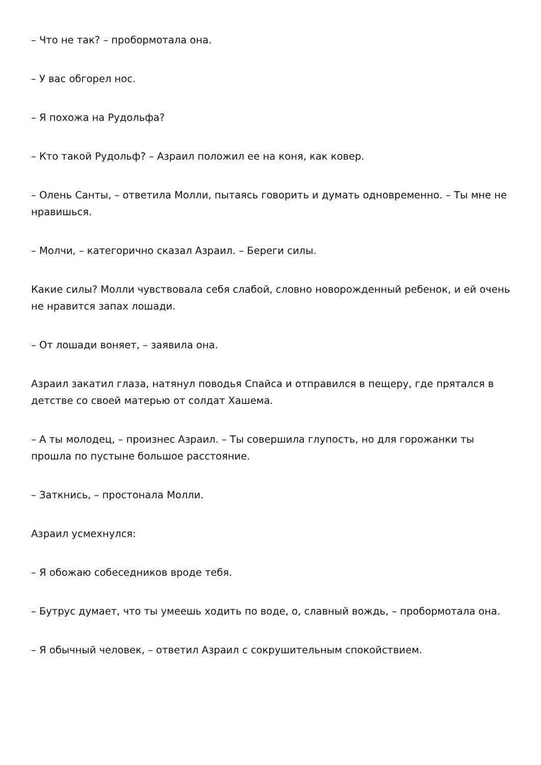– Что не так? – пробормотала она.
– У вас обгорел нос.
– Я похожа на Рудольфа?
– Кто такой Рудольф? – Азраил положил ее на коня, как ковер.
– Олень Санты, – ответила Молли, пытаясь говорить и думать одновременно. – Ты мне не нравишься.
– Молчи, – категорично сказал Азраил. – Береги силы.
Какие силы? Молли чувствовала себя слабой, словно новорожденный ребенок, и ей очень не нравится запах лошади.
– От лошади воняет, – заявила она.
Азраил закатил глаза, натянул поводья Спайса и отправился в пещеру, где прятался в детстве со своей матерью от солдат Хашема.
– А ты молодец, – произнес Азраил. – Ты совершила глупость, но для горожанки ты прошла по пустыне большое расстояние.
– Заткнись, – простонала Молли.
Азраил усмехнулся:
– Я обожаю собеседников вроде тебя.
– Бутрус думает, что ты умеешь ходить по воде, о, славный вождь, – пробормотала она.
– Я обычный человек, – ответил Азраил с сокрушительным спокойствием.